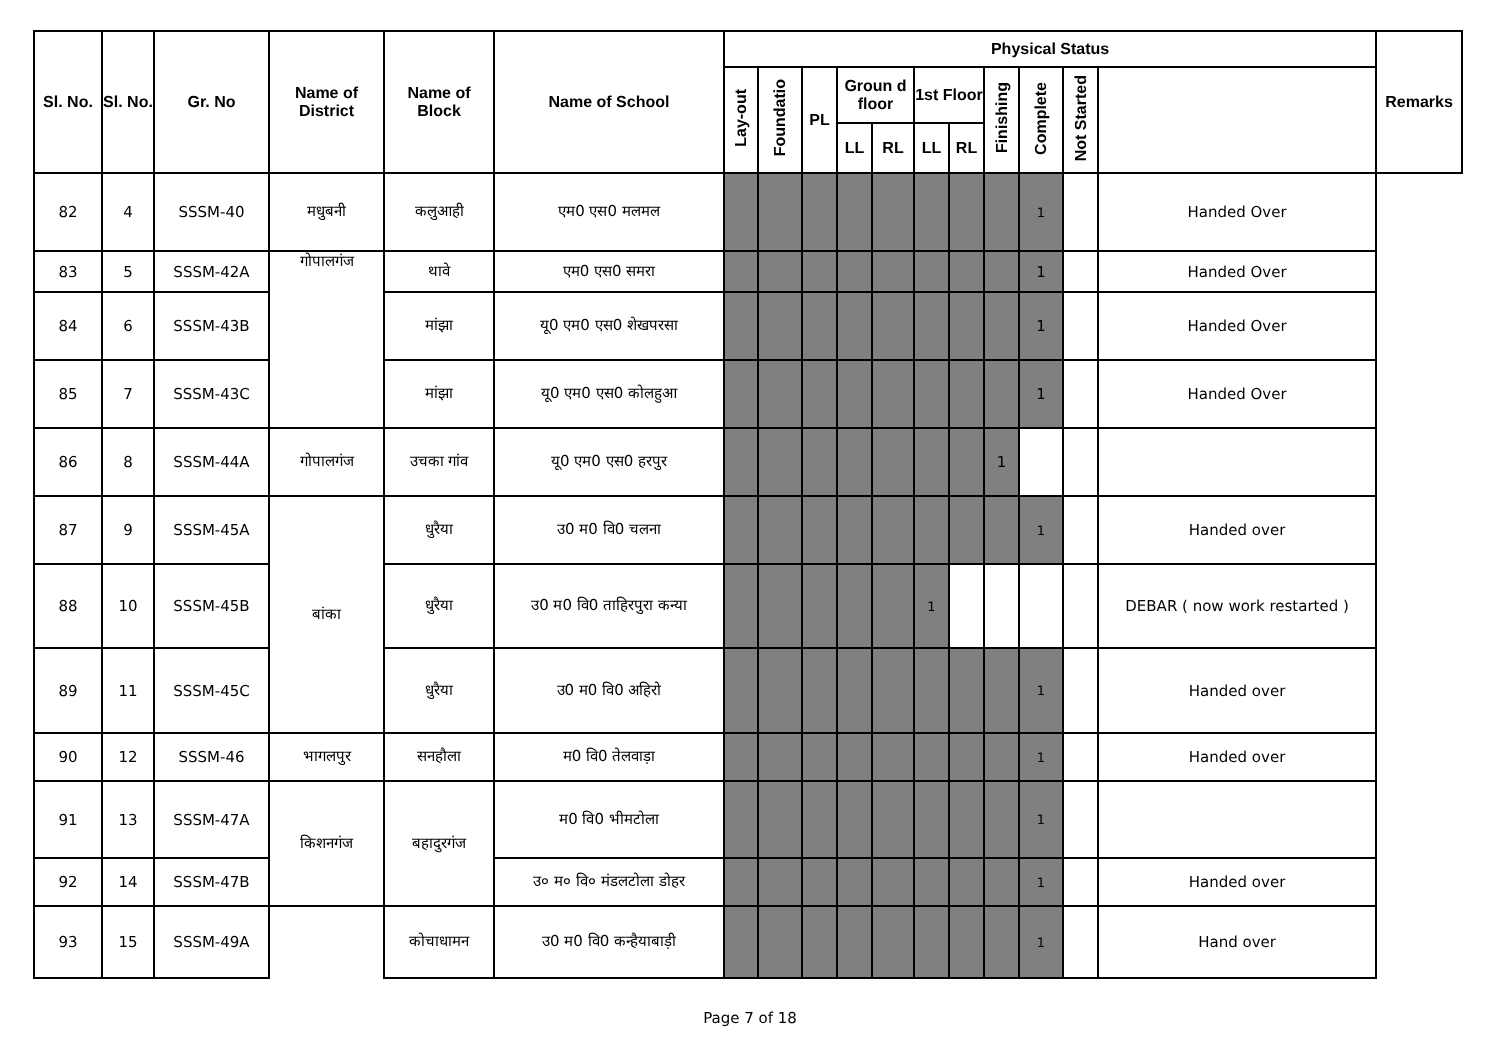| Sl. No. | Sl. No. | Gr. No | Name of District | Name of Block | Name of School | Physical Status | | | | | | | | | | | Remarks |
| --- | --- | --- | --- | --- | --- | --- | --- | --- | --- | --- | --- | --- | --- | --- | --- | --- | --- |
| | | | | | | Lay-out | Foundatio | PL | Groun d floor | | 1st Floor | | Finishing | Complete | Not Started | | |
| | | | | | | | | | LL | RL | LL | RL | | | | | |
| 82 | 4 | SSSM-40 | मधुबनी | कलुआही | एम0 एस0 मलमल | | | | | | | | | 1 | | Handed Over | |
| 83 | 5 | SSSM-42A | गोपालगंज | थावे | एम0 एस0 समरा | | | | | | | | | 1 | | Handed Over | |
| 84 | 6 | SSSM-43B | | मांझा | यू0 एम0 एस0 शेखपरसा | | | | | | | | | 1 | | Handed Over | |
| 85 | 7 | SSSM-43C | | मांझा | यू0 एम0 एस0 कोलहुआ | | | | | | | | | 1 | | Handed Over | |
| 86 | 8 | SSSM-44A | गोपालगंज | उचका गांव | यू0 एम0 एस0 हरपुर | | | | | | | | 1 | | | | |
| 87 | 9 | SSSM-45A | बांका | धुरैया | उ0 म0 वि0 चलना | | | | | | | | | 1 | | Handed over | |
| 88 | 10 | SSSM-45B | | धुरैया | उ0 म0 वि0 ताहिरपुरा कन्या | | | | | | 1 | | | | | DEBAR ( now work restarted ) | |
| 89 | 11 | SSSM-45C | | धुरैया | उ0 म0 वि0 अहिरो | | | | | | | | | 1 | | Handed over | |
| 90 | 12 | SSSM-46 | भागलपुर | सनहौला | म0 वि0 तेलवाड़ा | | | | | | | | | 1 | | Handed over | |
| 91 | 13 | SSSM-47A | किशनगंज | बहादुरगंज | म0 वि0 भीमटोला | | | | | | | | | 1 | | | |
| 92 | 14 | SSSM-47B | | | उ० म० वि० मंडलटोला डोहर | | | | | | | | | 1 | | Handed over | |
| 93 | 15 | SSSM-49A | | कोचाधामन | उ0 म0 वि0 कन्हैयाबाड़ी | | | | | | | | | 1 | | Hand over | |
Page 7 of 18